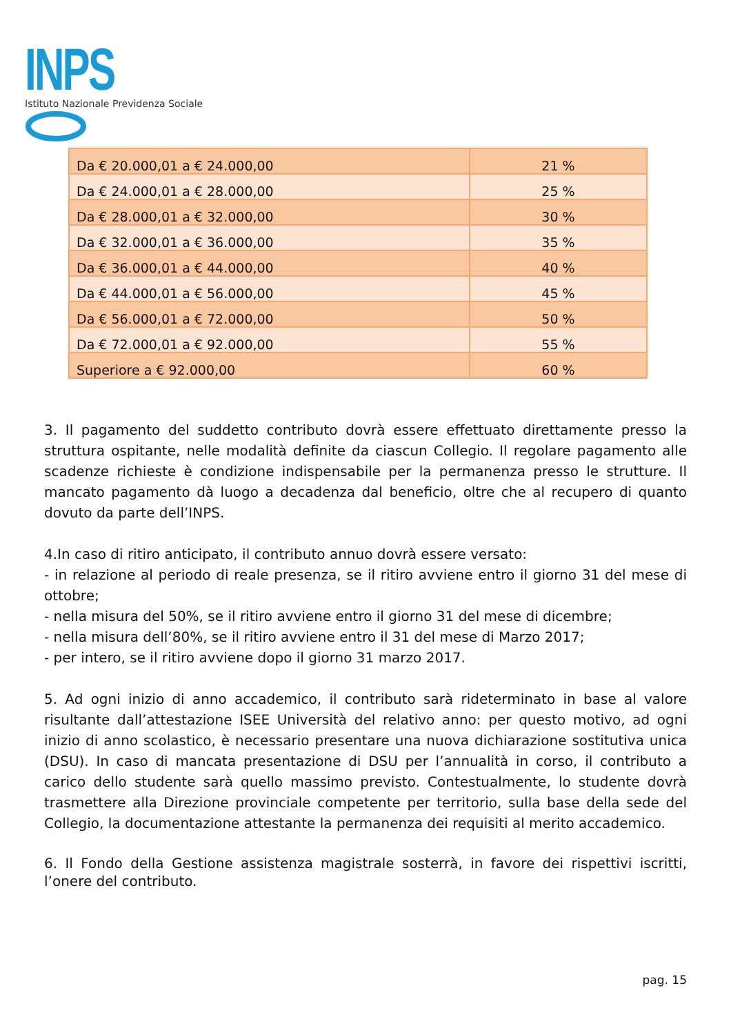INPS
Istituto Nazionale Previdenza Sociale
| Da € 20.000,01 a € 24.000,00 | 21 % |
| Da € 24.000,01 a € 28.000,00 | 25 % |
| Da € 28.000,01 a € 32.000,00 | 30 % |
| Da € 32.000,01 a € 36.000,00 | 35 % |
| Da € 36.000,01 a € 44.000,00 | 40 % |
| Da € 44.000,01 a € 56.000,00 | 45 % |
| Da € 56.000,01 a € 72.000,00 | 50 % |
| Da € 72.000,01 a € 92.000,00 | 55 % |
| Superiore a € 92.000,00 | 60 % |
3. Il pagamento del suddetto contributo dovrà essere effettuato direttamente presso la struttura ospitante, nelle modalità definite da ciascun Collegio. Il regolare pagamento alle scadenze richieste è condizione indispensabile per la permanenza presso le strutture. Il mancato pagamento dà luogo a decadenza dal beneficio, oltre che al recupero di quanto dovuto da parte dell’INPS.
4.In caso di ritiro anticipato, il contributo annuo dovrà essere versato:
- in relazione al periodo di reale presenza, se il ritiro avviene entro il giorno 31 del mese di ottobre;
- nella misura del 50%, se il ritiro avviene entro il giorno 31 del mese di dicembre;
- nella misura dell’80%, se il ritiro avviene entro il 31 del mese di Marzo 2017;
- per intero, se il ritiro avviene dopo il giorno 31 marzo 2017.
5. Ad ogni inizio di anno accademico, il contributo sarà rideterminato in base al valore risultante dall’attestazione ISEE Università del relativo anno: per questo motivo, ad ogni inizio di anno scolastico, è necessario presentare una nuova dichiarazione sostitutiva unica (DSU). In caso di mancata presentazione di DSU per l’annualità in corso, il contributo a carico dello studente sarà quello massimo previsto. Contestualmente, lo studente dovrà trasmettere alla Direzione provinciale competente per territorio, sulla base della sede del Collegio, la documentazione attestante la permanenza dei requisiti al merito accademico.
6. Il Fondo della Gestione assistenza magistrale sosterrà, in favore dei rispettivi iscritti, l’onere del contributo.
pag. 15